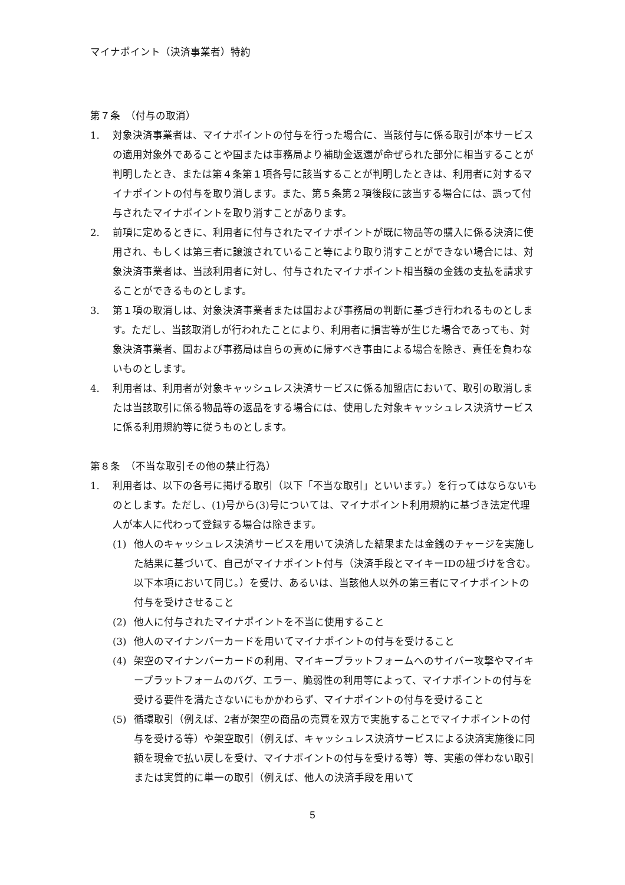マイナポイント（決済事業者）特約
第７条　（付与の取消）
1. 対象決済事業者は、マイナポイントの付与を行った場合に、当該付与に係る取引が本サービスの適用対象外であることや国または事務局より補助金返還が命ぜられた部分に相当することが判明したとき、または第４条第１項各号に該当することが判明したときは、利用者に対するマイナポイントの付与を取り消します。また、第５条第２項後段に該当する場合には、誤って付与されたマイナポイントを取り消すことがあります。
2. 前項に定めるときに、利用者に付与されたマイナポイントが既に物品等の購入に係る決済に使用され、もしくは第三者に譲渡されていること等により取り消すことができない場合には、対象決済事業者は、当該利用者に対し、付与されたマイナポイント相当額の金銭の支払を請求することができるものとします。
3. 第１項の取消しは、対象決済事業者または国および事務局の判断に基づき行われるものとします。ただし、当該取消しが行われたことにより、利用者に損害等が生じた場合であっても、対象決済事業者、国および事務局は自らの責めに帰すべき事由による場合を除き、責任を負わないものとします。
4. 利用者は、利用者が対象キャッシュレス決済サービスに係る加盟店において、取引の取消しまたは当該取引に係る物品等の返品をする場合には、使用した対象キャッシュレス決済サービスに係る利用規約等に従うものとします。
第８条　（不当な取引その他の禁止行為）
1. 利用者は、以下の各号に掲げる取引（以下「不当な取引」といいます。）を行ってはならないものとします。ただし、(1)号から(3)号については、マイナポイント利用規約に基づき法定代理人が本人に代わって登録する場合は除きます。
(1) 他人のキャッシュレス決済サービスを用いて決済した結果または金銭のチャージを実施した結果に基づいて、自己がマイナポイント付与（決済手段とマイキーIDの紐づけを含む。以下本項において同じ。）を受け、あるいは、当該他人以外の第三者にマイナポイントの付与を受けさせること
(2) 他人に付与されたマイナポイントを不当に使用すること
(3) 他人のマイナンバーカードを用いてマイナポイントの付与を受けること
(4) 架空のマイナンバーカードの利用、マイキープラットフォームへのサイバー攻撃やマイキープラットフォームのバグ、エラー、脆弱性の利用等によって、マイナポイントの付与を受ける要件を満たさないにもかかわらず、マイナポイントの付与を受けること
(5) 循環取引（例えば、2者が架空の商品の売買を双方で実施することでマイナポイントの付与を受ける等）や架空取引（例えば、キャッシュレス決済サービスによる決済実施後に同額を現金で払い戻しを受け、マイナポイントの付与を受ける等）等、実態の伴わない取引または実質的に単一の取引（例えば、他人の決済手段を用いて
5